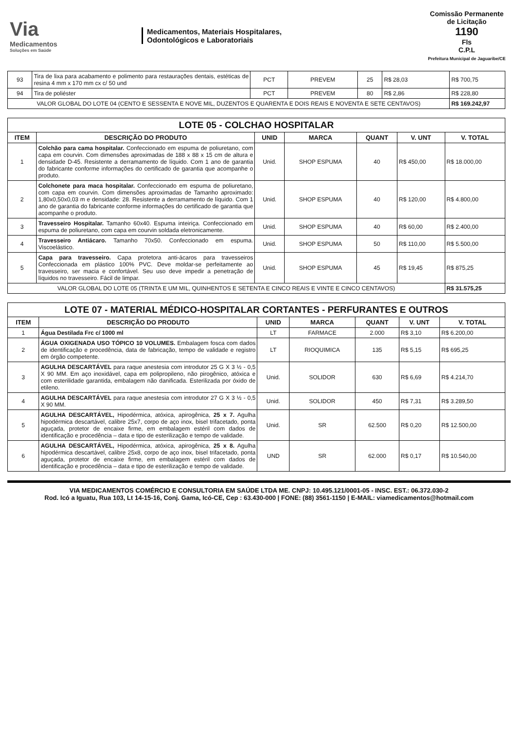Via
Medicamentos
Soluções em Saúde
Medicamentos, Materiais Hospitalares,
Odontológicos e Laboratoriais
Comissão Permanente de Licitação
1190
Fls
C.P.L
Prefeitura Municipal de Jaguaribe/CE
| 93 | Tira de lixa para acabamento e polimento para restaurações dentais, estéticas de resina 4 mm x 170 mm cx c/ 50 und | PCT | PREVEM | 25 | R$ 28,03 | R$ 700,75 |
| 94 | Tira de poliéster | PCT | PREVEM | 80 | R$ 2,86 | R$ 228,80 |
| VALOR GLOBAL DO LOTE 04 (CENTO E SESSENTA E NOVE MIL, DUZENTOS E QUARENTA E DOIS REAIS E NOVENTA E SETE CENTAVOS) | | | | | | R$ 169.242,97 |
| LOTE 05 - COLCHAO HOSPITALAR | | | | | | |
| ITEM | DESCRIÇÃO DO PRODUTO | UNID | MARCA | QUANT | V. UNT | V. TOTAL |
| 1 | Colchão para cama hospitalar. Confeccionado em espuma de poliuretano, com capa em courvin. Com dimensões aproximadas de 188 x 88 x 15 cm de altura e densidade D-45. Resistente a derramamento de líquido. Com 1 ano de garantia do fabricante conforme informações do certificado de garantia que acompanhe o produto. | Unid. | SHOP ESPUMA | 40 | R$ 450,00 | R$ 18.000,00 |
| 2 | Colchonete para maca hospitalar. Confeccionado em espuma de poliuretano, com capa em courvin. Com dimensões aproximadas de Tamanho aproximado: 1,80x0,50x0,03 m e densidade: 28. Resistente a derramamento de líquido. Com 1 ano de garantia do fabricante conforme informações do certificado de garantia que acompanhe o produto. | Unid. | SHOP ESPUMA | 40 | R$ 120,00 | R$ 4.800,00 |
| 3 | Travesseiro Hospitalar. Tamanho 60x40. Espuma inteiriça. Confeccionado em espuma de poliuretano, com capa em courvin soldada eletronicamente. | Unid. | SHOP ESPUMA | 40 | R$ 60,00 | R$ 2.400,00 |
| 4 | Travesseiro Antiácaro. Tamanho 70x50. Confeccionado em espuma. Viscoelástico. | Unid. | SHOP ESPUMA | 50 | R$ 110,00 | R$ 5.500,00 |
| 5 | Capa para travesseiro. Capa protetora anti-ácaros para travesseiros Confeccionada em plástico 100% PVC. Deve moldar-se perfeitamente ao travesseiro, ser macia e confortável. Seu uso deve impedir a penetração de líquidos no travesseiro. Fácil de limpar. | Unid. | SHOP ESPUMA | 45 | R$ 19,45 | R$ 875,25 |
| VALOR GLOBAL DO LOTE 05 (TRINTA E UM MIL, QUINHENTOS E SETENTA E CINCO REAIS E VINTE E CINCO CENTAVOS) | | | | | | R$ 31.575,25 |
| LOTE 07 - MATERIAL MÉDICO-HOSPITALAR CORTANTES - PERFURANTES E OUTROS | | | | | | |
| ITEM | DESCRIÇÃO DO PRODUTO | UNID | MARCA | QUANT | V. UNT | V. TOTAL |
| 1 | Água Destilada Frc c/ 1000 ml | LT | FARMACE | 2.000 | R$ 3,10 | R$ 6.200,00 |
| 2 | ÁGUA OXIGENADA USO TÓPICO 10 VOLUMES. Embalagem fosca com dados de identificação e procedência, data de fabricação, tempo de validade e registro em órgão competente. | LT | RIOQUIMICA | 135 | R$ 5,15 | R$ 695,25 |
| 3 | AGULHA DESCARTÁVEL para raque anestesia com introdutor 25 G X 3 ½ - 0,5 X 90 MM. Em aço inoxidável, capa em polipropileno, não pirogênico, atóxica e com esterilidade garantida, embalagem não danificada. Esterilizada por óxido de etileno. | Unid. | SOLIDOR | 630 | R$ 6,69 | R$ 4.214,70 |
| 4 | AGULHA DESCARTÁVEL para raque anestesia com introdutor 27 G X 3 ½ - 0,5 X 90 MM. | Unid. | SOLIDOR | 450 | R$ 7,31 | R$ 3.289,50 |
| 5 | AGULHA DESCARTÁVEL, Hipodérmica, atóxica, apirogênica, 25 x 7. Agulha hipodérmica descartável, calibre 25x7, corpo de aço inox, bisel trifacetado, ponta aguçada, protetor de encaixe firme, em embalagem estéril com dados de identificação e procedência – data e tipo de esterilização e tempo de validade. | Unid. | SR | 62.500 | R$ 0,20 | R$ 12.500,00 |
| 6 | AGULHA DESCARTÁVEL, Hipodérmica, atóxica, apirogênica, 25 x 8. Agulha hipodérmica descartável, calibre 25x8, corpo de aço inox, bisel trifacetado, ponta aguçada, protetor de encaixe firme, em embalagem estéril com dados de identificação e procedência – data e tipo de esterilização e tempo de validade. | UND | SR | 62.000 | R$ 0,17 | R$ 10.540,00 |
VIA MEDICAMENTOS COMÉRCIO E CONSULTORIA EM SAÚDE LTDA ME. CNPJ: 10.495.121/0001-05 - INSC. EST.: 06.372.030-2
Rod. Icó a Iguatu, Rua 103, Lt 14-15-16, Conj. Gama, Icó-CE, Cep : 63.430-000 | FONE: (88) 3561-1150 | E-MAIL: viamedicamentos@hotmail.com